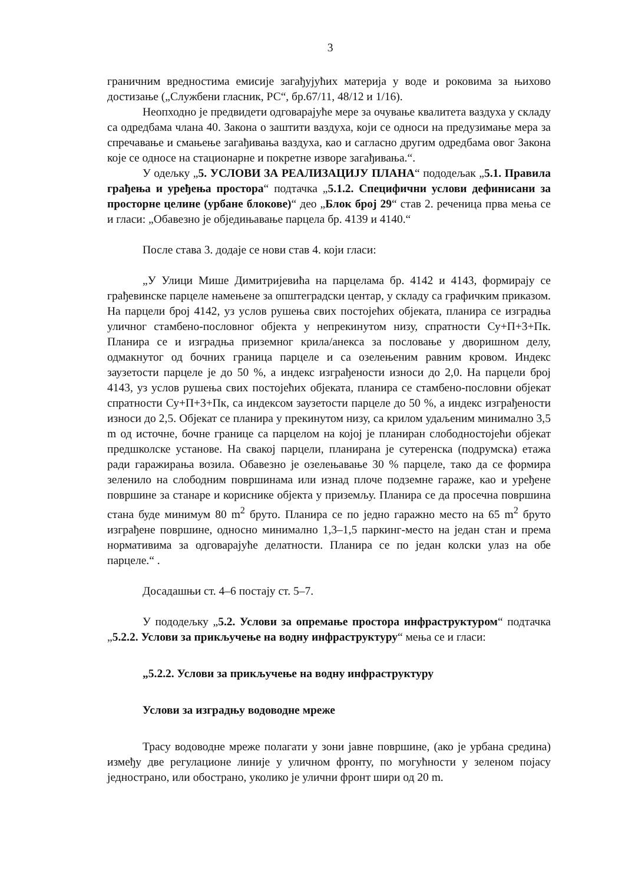3
граничним вредностима емисије загађујућих материја у воде и роковима за њихово достизање („Службени гласник, РС“, бр.67/11, 48/12 и 1/16).
Неопходно је предвидети одговарајуће мере за очување квалитета ваздуха у складу са одредбама члана 40. Закона о заштити ваздуха, који се односи на предузимање мера за спречавање и смањење загађивања ваздуха, као и сагласно другим одредбама овог Закона које се односе на стационарне и покретне изворе загађивања.“.
У одељку „5. УСЛОВИ ЗА РЕАЛИЗАЦИЈУ ПЛАНА“ пододељак „5.1. Правила грађења и уређења простора“ подтачка „5.1.2. Специфични услови дефинисани за просторне целине (урбане блокове)“ део „Блок број 29“ став 2. реченица прва мења се и гласи: „Обавезно је обједињавање парцела бр. 4139 и 4140.“
После става 3. додаје се нови став 4. који гласи:
„У Улици Мише Димитријевића на парцелама бр. 4142 и 4143, формирају се грађевинске парцеле намењене за општеградски центар, у складу са графичким приказом. На парцели број 4142, уз услов рушења свих постојећих објеката, планира се изградња уличног стамбено-пословног објекта у непрекинутом низу, спратности Су+П+3+Пк. Планира се и изградња приземног крила/анекса за пословање у дворишном делу, одмакнутог од бочних граница парцеле и са озелењеним равним кровом. Индекс заузетости парцеле је до 50 %, а индекс изграђености износи до 2,0. На парцели број 4143, уз услов рушења свих постојећих објеката, планира се стамбено-пословни објекат спратности Су+П+3+Пк, са индексом заузетости парцеле до 50 %, а индекс изграђености износи до 2,5. Објекат се планира у прекинутом низу, са крилом удаљеним минимално 3,5 m од источне, бочне границе са парцелом на којој је планиран слободностојећи објекат предшколске установе. На свакој парцели, планирана је сутеренска (подрумска) етажа ради гаражирања возила. Обавезно је озелењавање 30 % парцеле, тако да се формира зеленило на слободним површинама или изнад плоче подземне гараже, као и уређене површине за станаре и кориснике објекта у приземљу. Планира се да просечна површина стана буде минимум 80 m<sup>2</sup> бруто. Планира се по једно гаражно место на 65 m<sup>2</sup> бруто изграђене површине, односно минимално 1,3–1,5 паркинг-место на један стан и према нормативима за одговарајуће делатности. Планира се по један колски улаз на обе парцеле.“ .
Досадашњи ст. 4–6 постају ст. 5–7.
У пододељку „5.2. Услови за опремање простора инфраструктуром“ подтачка „5.2.2. Услови за прикључење на водну инфраструктуру“ мења се и гласи:
„5.2.2. Услови за прикључење на водну инфраструктуру
Услови за изградњу водоводне мреже
Трасу водоводне мреже полагати у зони јавне површине, (ако је урбана средина) између две регулационе линије у уличном фронту, по могућности у зеленом појасу једнострано, или обострано, уколико је улични фронт шири од 20 m.